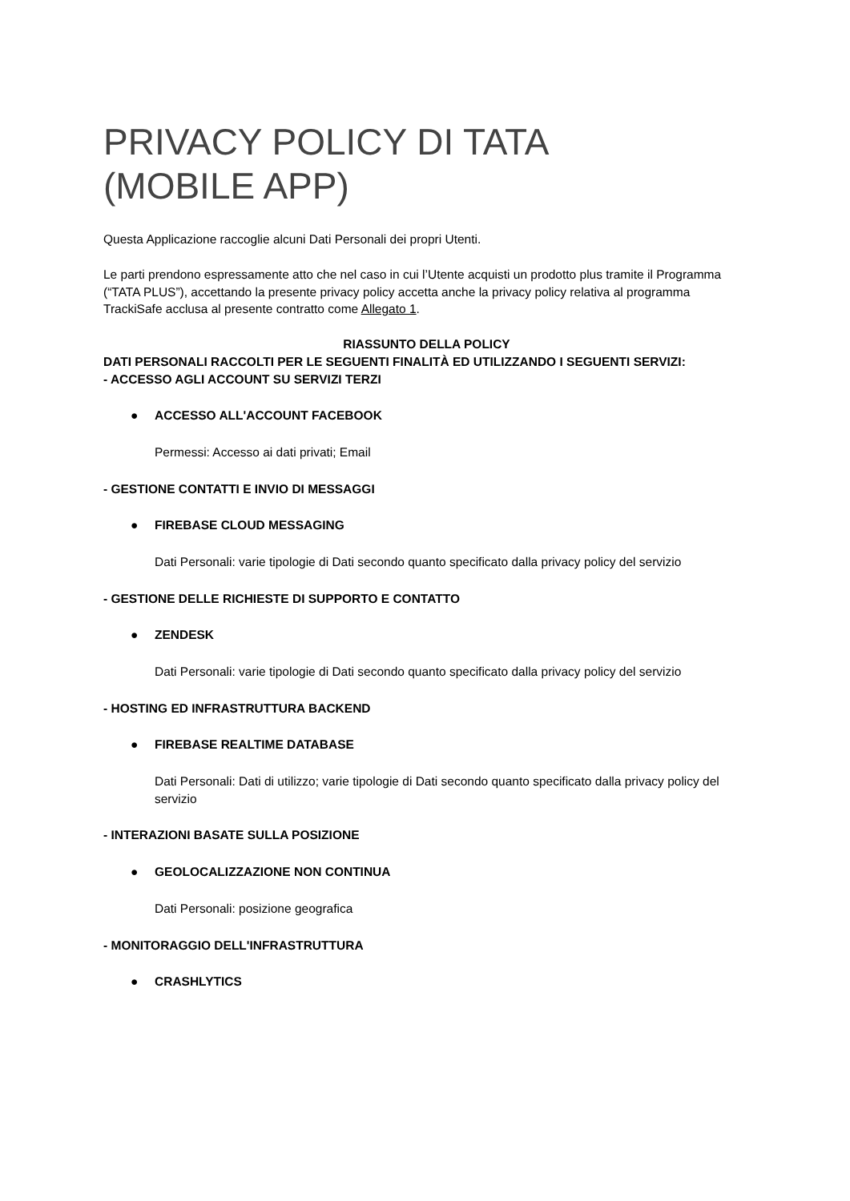PRIVACY POLICY DI TATA
(MOBILE APP)
Questa Applicazione raccoglie alcuni Dati Personali dei propri Utenti.
Le parti prendono espressamente atto che nel caso in cui l’Utente acquisti un prodotto plus tramite il Programma (“TATA PLUS”), accettando la presente privacy policy accetta anche la privacy policy relativa al programma TrackiSafe acclusa al presente contratto come Allegato 1.
RIASSUNTO DELLA POLICY
DATI PERSONALI RACCOLTI PER LE SEGUENTI FINALITÀ ED UTILIZZANDO I SEGUENTI SERVIZI:
- ACCESSO AGLI ACCOUNT SU SERVIZI TERZI
● ACCESSO ALL'ACCOUNT FACEBOOK
Permessi: Accesso ai dati privati; Email
- GESTIONE CONTATTI E INVIO DI MESSAGGI
● FIREBASE CLOUD MESSAGING
Dati Personali: varie tipologie di Dati secondo quanto specificato dalla privacy policy del servizio
- GESTIONE DELLE RICHIESTE DI SUPPORTO E CONTATTO
● ZENDESK
Dati Personali: varie tipologie di Dati secondo quanto specificato dalla privacy policy del servizio
- HOSTING ED INFRASTRUTTURA BACKEND
● FIREBASE REALTIME DATABASE
Dati Personali: Dati di utilizzo; varie tipologie di Dati secondo quanto specificato dalla privacy policy del servizio
- INTERAZIONI BASATE SULLA POSIZIONE
● GEOLOCALIZZAZIONE NON CONTINUA
Dati Personali: posizione geografica
- MONITORAGGIO DELL'INFRASTRUTTURA
● CRASHLYTICS